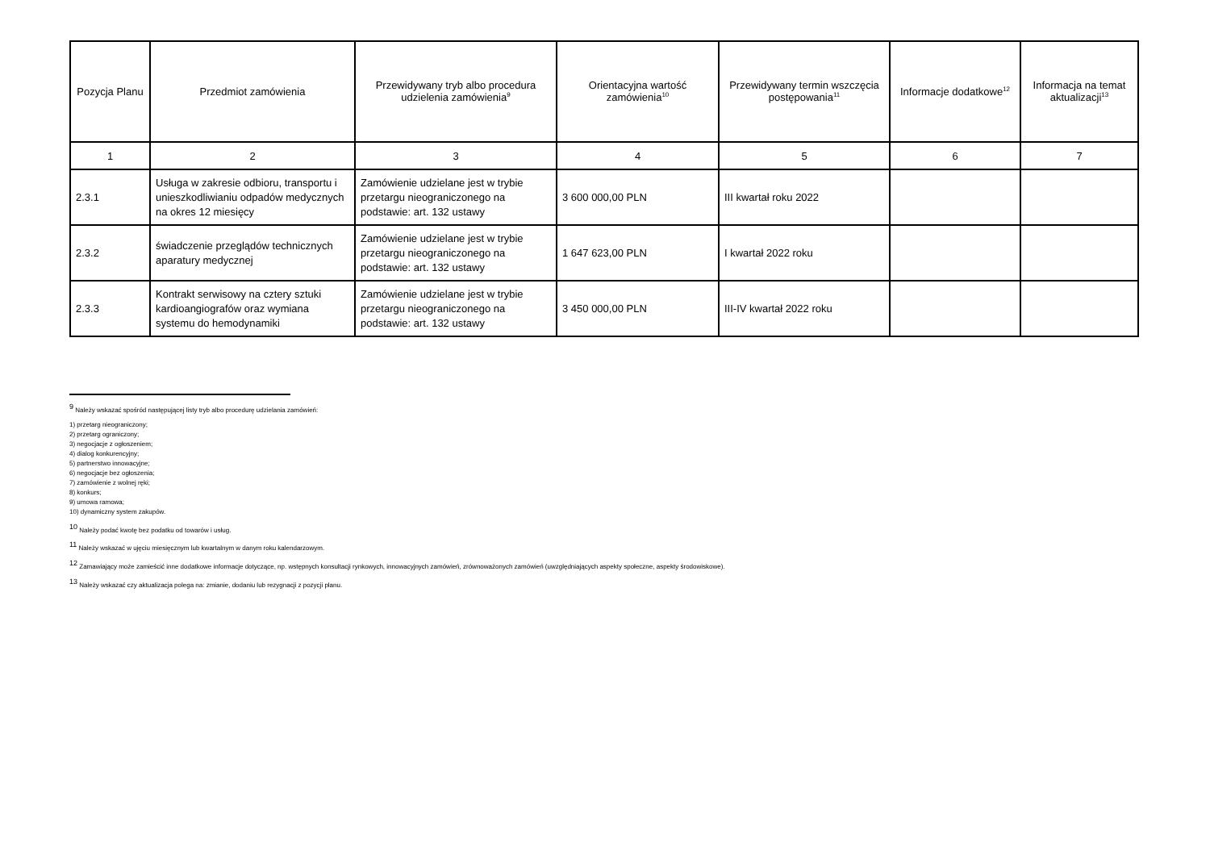| Pozycja Planu | Przedmiot zamówienia | Przewidywany tryb albo procedura udzielenia zamówienia<sup>9</sup> | Orientacyjna wartość zamówienia<sup>10</sup> | Przewidywany termin wszczęcia postępowania<sup>11</sup> | Informacje dodatkowe<sup>12</sup> | Informacja na temat aktualizacji<sup>13</sup> |
| --- | --- | --- | --- | --- | --- | --- |
| 1 | 2 | 3 | 4 | 5 | 6 | 7 |
| 2.3.1 | Usługa w zakresie odbioru, transportu i unieszkodliwianiu odpadów medycznych na okres 12 miesięcy | Zamówienie udzielane jest w trybie przetargu nieograniczonego na podstawie: art. 132 ustawy | 3 600 000,00 PLN | III kwartał roku 2022 | | |
| 2.3.2 | świadczenie przeglądów technicznych aparatury medycznej | Zamówienie udzielane jest w trybie przetargu nieograniczonego na podstawie: art. 132 ustawy | 1 647 623,00 PLN | I kwartał 2022 roku | | |
| 2.3.3 | Kontrakt serwisowy na cztery sztuki kardioangiografów oraz wymiana systemu do hemodynamiki | Zamówienie udzielane jest w trybie przetargu nieograniczonego na podstawie: art. 132 ustawy | 3 450 000,00 PLN | III-IV kwartał 2022 roku | | |
<sup>9</sup> Należy wskazać spośród następującej listy tryb albo procedurę udzielania zamówień:
1) przetarg nieograniczony;
2) przetarg ograniczony;
3) negocjacje z ogłoszeniem;
4) dialog konkurencyjny;
5) partnerstwo innowacyjne;
6) negocjacje bez ogłoszenia;
7) zamówienie z wolnej ręki;
8) konkurs;
9) umowa ramowa;
10) dynamiczny system zakupów.
<sup>10</sup> Należy podać kwotę bez podatku od towarów i usług.
<sup>11</sup> Należy wskazać w ujęciu miesięcznym lub kwartalnym w danym roku kalendarzowym.
<sup>12</sup> Zamawiający może zamieścić inne dodatkowe informacje dotyczące, np. wstępnych konsultacji rynkowych, innowacyjnych zamówień, zrównoważonych zamówień (uwzględniających aspekty społeczne, aspekty środowiskowe).
<sup>13</sup> Należy wskazać czy aktualizacja polega na: zmianie, dodaniu lub rezygnacji z pozycji planu.